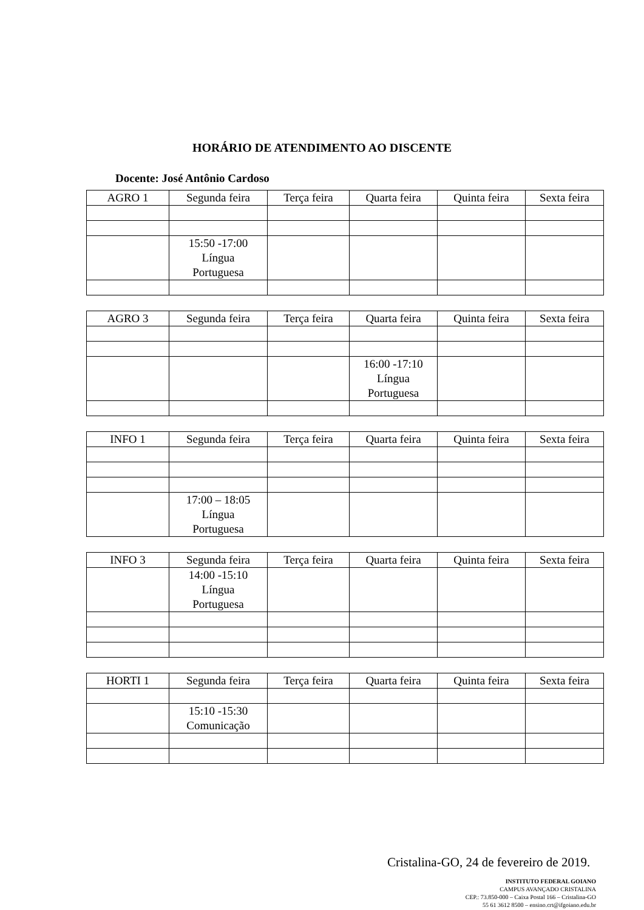HORÁRIO DE ATENDIMENTO AO DISCENTE
Docente: José Antônio Cardoso
| AGRO 1 | Segunda feira | Terça feira | Quarta feira | Quinta feira | Sexta feira |
| --- | --- | --- | --- | --- | --- |
| | 15:50 -17:00 Língua Portuguesa | | | | |
| AGRO 3 | Segunda feira | Terça feira | Quarta feira | Quinta feira | Sexta feira |
| --- | --- | --- | --- | --- | --- |
| | | | 16:00 -17:10 Língua Portuguesa | | |
| INFO 1 | Segunda feira | Terça feira | Quarta feira | Quinta feira | Sexta feira |
| --- | --- | --- | --- | --- | --- |
| | 17:00 – 18:05 Língua Portuguesa | | | | |
| INFO 3 | Segunda feira | Terça feira | Quarta feira | Quinta feira | Sexta feira |
| --- | --- | --- | --- | --- | --- |
| | 14:00 -15:10 Língua Portuguesa | | | | |
| HORTI 1 | Segunda feira | Terça feira | Quarta feira | Quinta feira | Sexta feira |
| --- | --- | --- | --- | --- | --- |
| | 15:10 -15:30 Comunicação | | | | |
Cristalina-GO, 24 de fevereiro de 2019.
INSTITUTO FEDERAL GOIANO
CAMPUS AVANÇADO CRISTALINA
CEP.: 73.850-000 – Caixa Postal 166 – Cristalina-GO
55 61 3612 8500 – ensino.crt@ifgoiano.edu.br